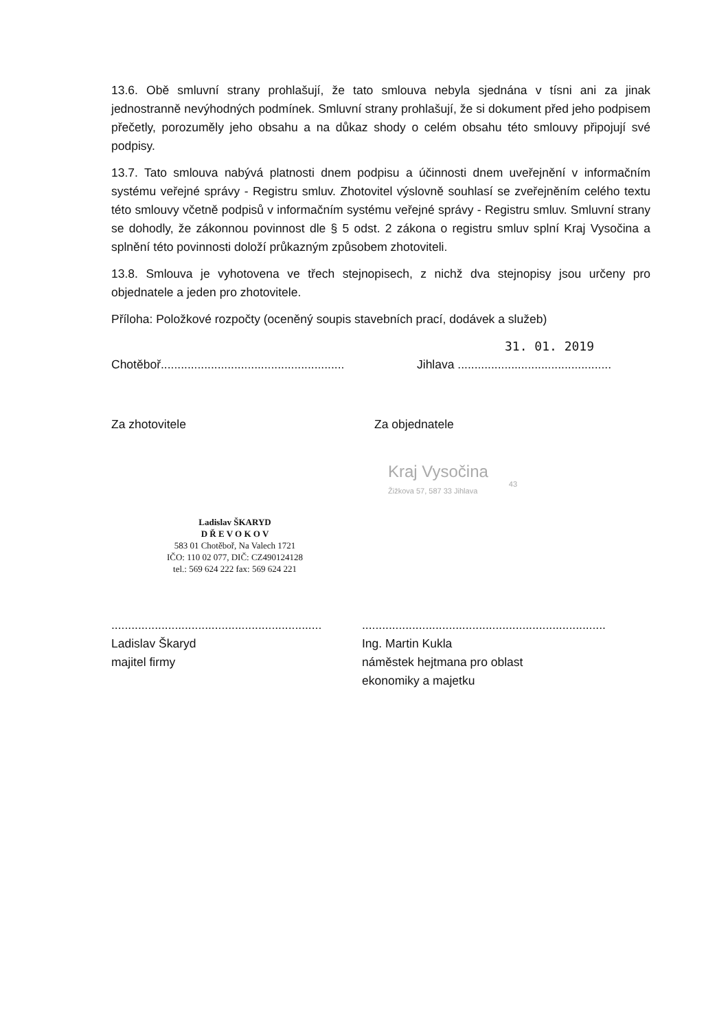13.6. Obě smluvní strany prohlašují, že tato smlouva nebyla sjednána v tísni ani za jinak jednostranně nevýhodných podmínek. Smluvní strany prohlašují, že si dokument před jeho podpisem přečetly, porozuměly jeho obsahu a na důkaz shody o celém obsahu této smlouvy připojují své podpisy.
13.7. Tato smlouva nabývá platnosti dnem podpisu a účinnosti dnem uveřejnění v informačním systému veřejné správy - Registru smluv. Zhotovitel výslovně souhlasí se zveřejněním celého textu této smlouvy včetně podpisů v informačním systému veřejné správy - Registru smluv. Smluvní strany se dohodly, že zákonnou povinnost dle § 5 odst. 2 zákona o registru smluv splní Kraj Vysočina a splnění této povinnosti doloží průkazným způsobem zhotoviteli.
13.8. Smlouva je vyhotovena ve třech stejnopisech, z nichž dva stejnopisy jsou určeny pro objednatele a jeden pro zhotovitele.
Příloha: Položkové rozpočty (oceněný soupis stavebních prací, dodávek a služeb)
31. 01. 2019
Chotěboř.......................................................
Jihlava ..............................................
Za zhotovitele Za objednatele
Ladislav ŠKARYD
D Ř E V O K O V
583 01 Chotěboř, Na Valech 1721
IČO: 110 02 077, DIČ: CZ490124128
tel.: 569 624 222 fax: 569 624 221
Kraj Vysočina
Žižkova 57, 587 33 Jihlava
43
...............................................................
Ladislav Škaryd
majitel firmy
.........................................................................
Ing. Martin Kukla
náměstek hejtmana pro oblast
ekonomiky a majetku